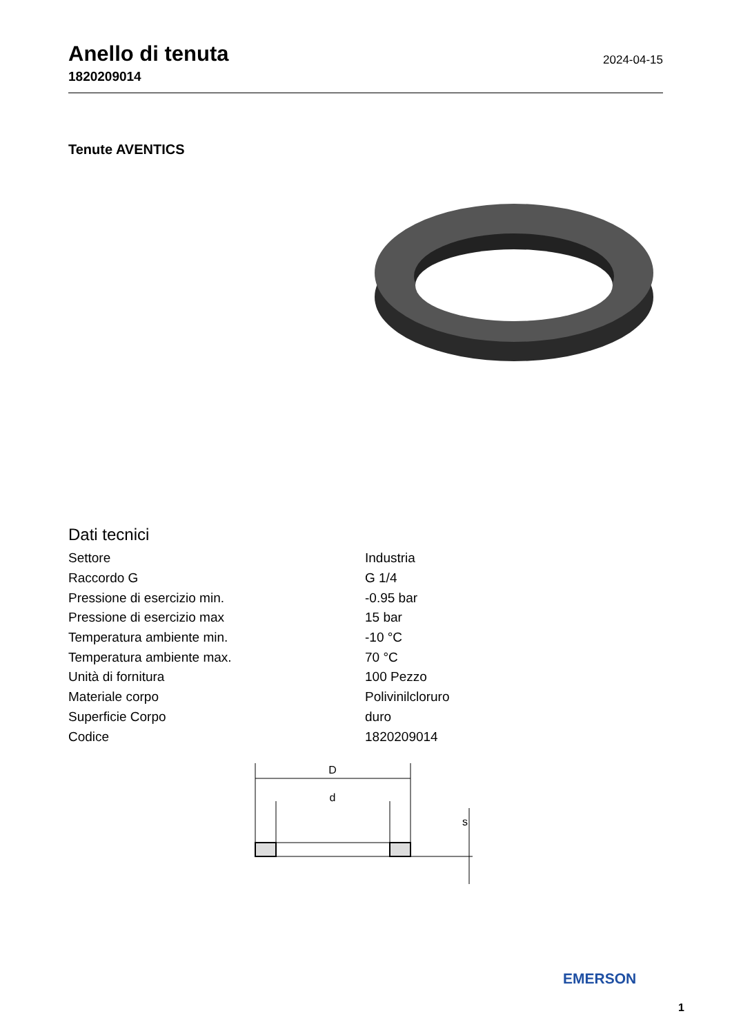Anello di tenuta
1820209014
2024-04-15
Tenute AVENTICS
Dati tecnici
| Settore | Industria |
| Raccordo G | G 1/4 |
| Pressione di esercizio min. | -0.95 bar |
| Pressione di esercizio max | 15 bar |
| Temperatura ambiente min. | -10 °C |
| Temperatura ambiente max. | 70 °C |
| Unità di fornitura | 100 Pezzo |
| Materiale corpo | Polivinilcloruro |
| Superficie Corpo | duro |
| Codice | 1820209014 |
D
d
s
EMERSON
1